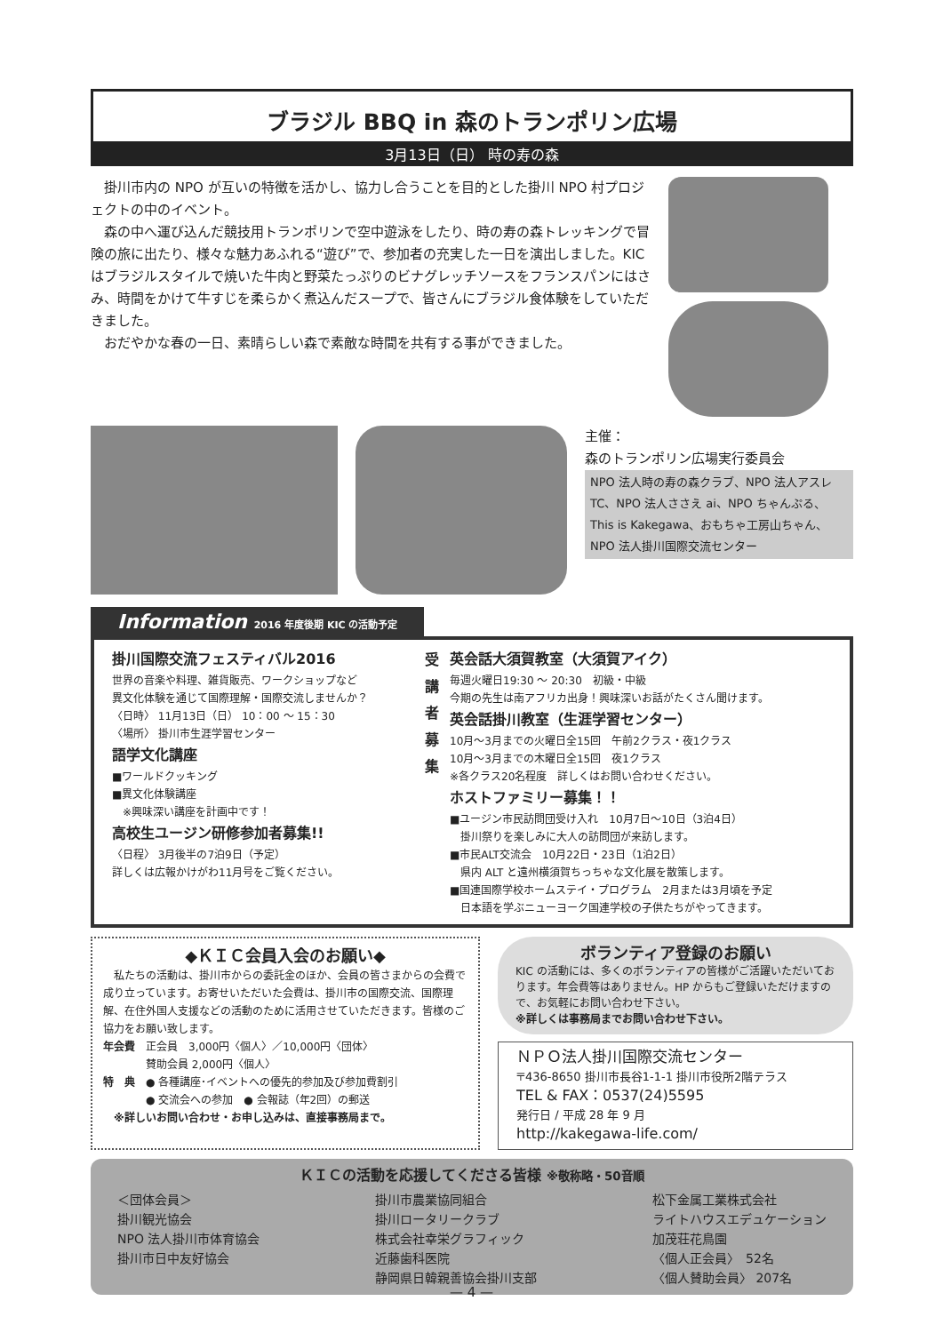ブラジル BBQ in 森のトランポリン広場
3月13日（日） 時の寿の森
　掛川市内の NPO が互いの特徴を活かし、協力し合うことを目的とした掛川 NPO 村プロジェクトの中のイベント。
　森の中へ運び込んだ競技用トランポリンで空中遊泳をしたり、時の寿の森トレッキングで冒険の旅に出たり、様々な魅力あふれる“遊び”で、参加者の充実した一日を演出しました。KIC はブラジルスタイルで焼いた牛肉と野菜たっぷりのビナグレッチソースをフランスパンにはさみ、時間をかけて牛すじを柔らかく煮込んだスープで、皆さんにブラジル食体験をしていただきました。
　おだやかな春の一日、素晴らしい森で素敵な時間を共有する事ができました。
主催：
森のトランポリン広場実行委員会
NPO 法人時の寿の森クラブ、NPO 法人アスレ TC、NPO 法人ささえ ai、NPO ちゃんぷる、This is Kakegawa、おもちゃ工房山ちゃん、NPO 法人掛川国際交流センター
Information 2016 年度後期 KIC の活動予定
掛川国際交流フェスティバル2016
世界の音楽や料理、雑貨販売、ワークショップなど
異文化体験を通じて国際理解・国際交流しませんか？
〈日時〉 11月13日（日） 10：00 ～ 15：30
〈場所〉 掛川市生涯学習センター
語学文化講座
■ワールドクッキング
■異文化体験講座
　※興味深い講座を計画中です！
高校生ユージン研修参加者募集!!
〈日程〉 3月後半の7泊9日（予定）
詳しくは広報かけがわ11月号をご覧ください。
受
講
者
募
集
英会話大須賀教室（大須賀アイク）
毎週火曜日19:30 ～ 20:30　初級・中級
今期の先生は南アフリカ出身！興味深いお話がたくさん聞けます。
英会話掛川教室（生涯学習センター）
10月～3月までの火曜日全15回　午前2クラス・夜1クラス
10月～3月までの木曜日全15回　夜1クラス
※各クラス20名程度　詳しくはお問い合わせください。
ホストファミリー募集！！
■ユージン市民訪問団受け入れ　10月7日～10日（3泊4日）
　掛川祭りを楽しみに大人の訪問団が来訪します。
■市民ALT交流会　10月22日・23日（1泊2日）
　県内 ALT と遠州横須賀ちっちゃな文化展を散策します。
■国連国際学校ホームステイ・プログラム　2月または3月頃を予定
　日本語を学ぶニューヨーク国連学校の子供たちがやってきます。
◆ＫＩＣ会員入会のお願い◆
　私たちの活動は、掛川市からの委託金のほか、会員の皆さまからの会費で成り立っています。お寄せいただいた会費は、掛川市の国際交流、国際理解、在住外国人支援などの活動のために活用させていただきます。皆様のご協力をお願い致します。
年会費　正会員　3,000円〈個人〉／10,000円〈団体〉
　　　　賛助会員 2,000円〈個人〉
特　典　● 各種講座･イベントへの優先的参加及び参加費割引
　　　　● 交流会への参加　● 会報誌（年2回）の郵送
　※詳しいお問い合わせ・お申し込みは、直接事務局まで。
ボランティア登録のお願い
KIC の活動には、多くのボランティアの皆様がご活躍いただいております。年会費等はありません。HP からもご登録いただけますので、お気軽にお問い合わせ下さい。
※詳しくは事務局までお問い合わせ下さい。
ＮＰＯ法人掛川国際交流センター
〒436-8650 掛川市長谷1-1-1 掛川市役所2階テラス
TEL & FAX：0537(24)5595
発行日 / 平成 28 年 9 月
http://kakegawa-life.com/
ＫＩＣの活動を応援してくださる皆様 ※敬称略・50音順
＜団体会員＞
掛川観光協会
NPO 法人掛川市体育協会
掛川市日中友好協会
掛川市農業協同組合
掛川ロータリークラブ
株式会社幸栄グラフィック
近藤歯科医院
静岡県日韓親善協会掛川支部
松下金属工業株式会社
ライトハウスエデュケーション
加茂荘花鳥園
〈個人正会員〉　52名
〈個人賛助会員〉 207名
— 4 —